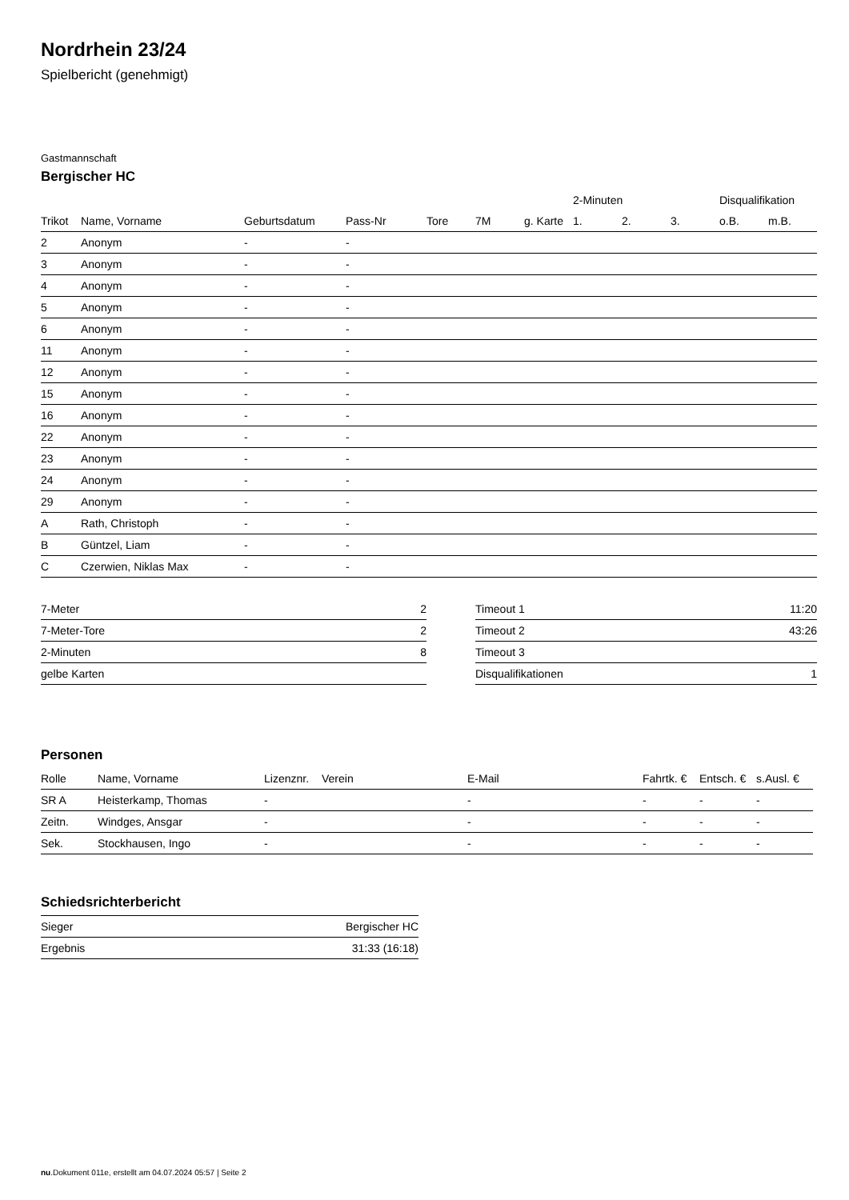Nordrhein 23/24
Spielbericht (genehmigt)
Gastmannschaft
Bergischer HC
| | | | | | | | 2-Minuten | | | Disqualifikation | |
| --- | --- | --- | --- | --- | --- | --- | --- | --- | --- | --- | --- |
| Trikot | Name, Vorname | Geburtsdatum | Pass-Nr | Tore | 7M | g. Karte | 1. | 2. | 3. | o.B. | m.B. |
| 2 | Anonym | - | - | | | | | | | | |
| 3 | Anonym | - | - | | | | | | | | |
| 4 | Anonym | - | - | | | | | | | | |
| 5 | Anonym | - | - | | | | | | | | |
| 6 | Anonym | - | - | | | | | | | | |
| 11 | Anonym | - | - | | | | | | | | |
| 12 | Anonym | - | - | | | | | | | | |
| 15 | Anonym | - | - | | | | | | | | |
| 16 | Anonym | - | - | | | | | | | | |
| 22 | Anonym | - | - | | | | | | | | |
| 23 | Anonym | - | - | | | | | | | | |
| 24 | Anonym | - | - | | | | | | | | |
| 29 | Anonym | - | - | | | | | | | | |
| A | Rath, Christoph | - | - | | | | | | | | |
| B | Güntzel, Liam | - | - | | | | | | | | |
| C | Czerwien, Niklas Max | - | - | | | | | | | | |
| 7-Meter | 2 |
| 7-Meter-Tore | 2 |
| 2-Minuten | 8 |
| gelbe Karten | |
| Timeout 1 | 11:20 |
| Timeout 2 | 43:26 |
| Timeout 3 | |
| Disqualifikationen | 1 |
Personen
| Rolle | Name, Vorname | Lizenznr. | Verein | E-Mail | Fahrtk. € | Entsch. € | s.Ausl. € |
| --- | --- | --- | --- | --- | --- | --- | --- |
| SR A | Heisterkamp, Thomas | - | | - | - | - | - |
| Zeitn. | Windges, Ansgar | - | | - | - | - | - |
| Sek. | Stockhausen, Ingo | - | | - | - | - | - |
Schiedsrichterbericht
| Sieger | Bergischer HC |
| Ergebnis | 31:33 (16:18) |
nu.Dokument 011e, erstellt am 04.07.2024 05:57 | Seite 2